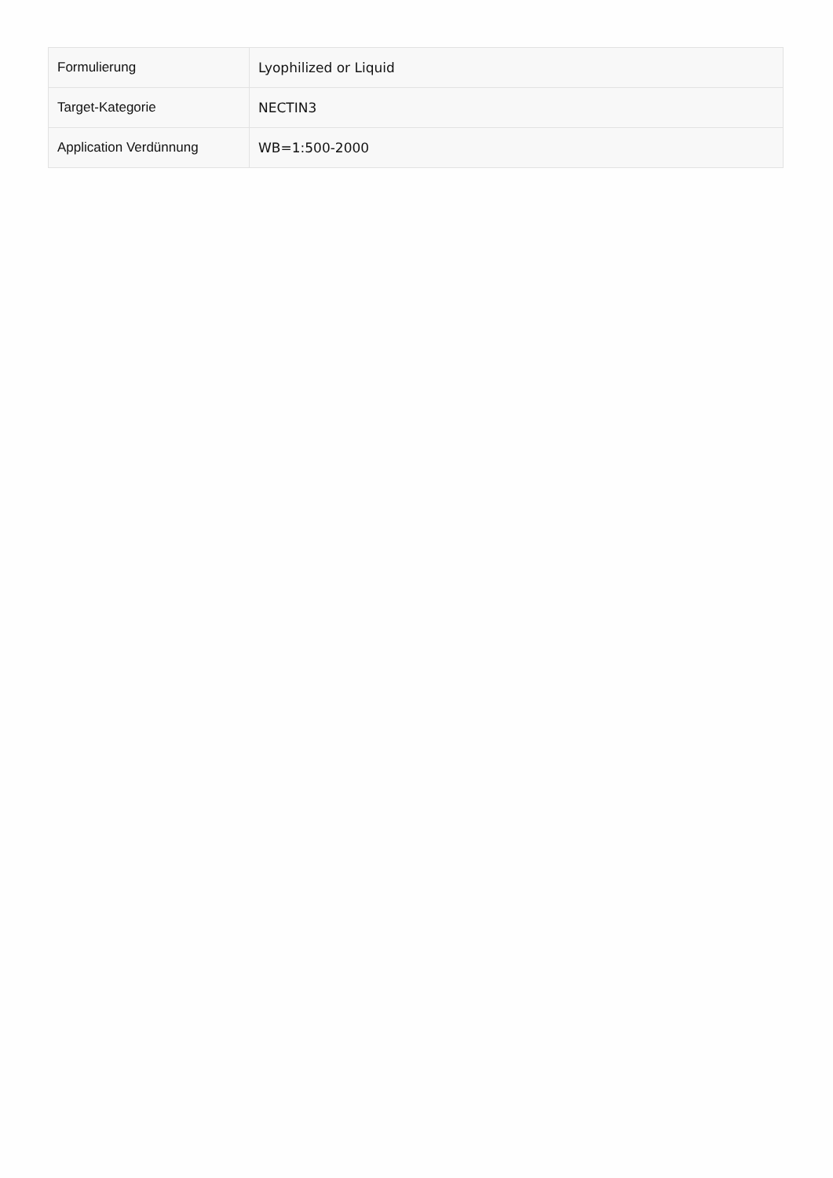| Formulierung | Lyophilized or Liquid |
| Target-Kategorie | NECTIN3 |
| Application Verdünnung | WB=1:500-2000 |